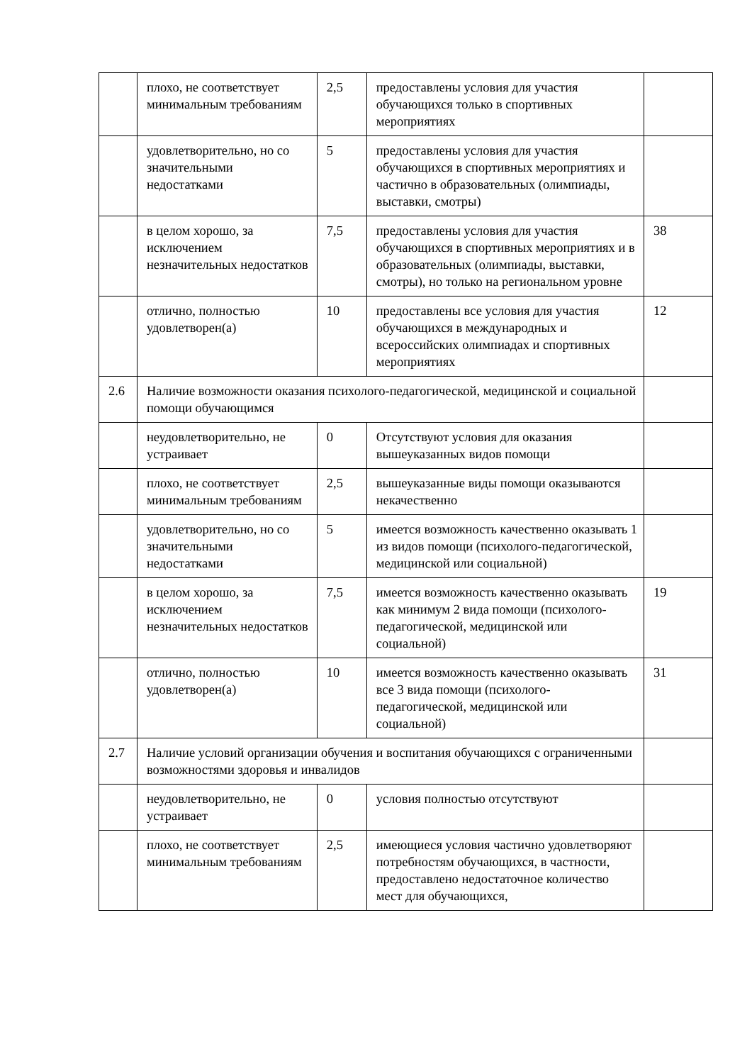| | плохо, не соответствует минимальным требованиям | 2,5 | предоставлены условия для участия обучающихся только в спортивных мероприятиях | |
| | удовлетворительно, но со значительными недостатками | 5 | предоставлены условия для участия обучающихся в спортивных мероприятиях и частично в образовательных (олимпиады, выставки, смотры) | |
| | в целом хорошо, за исключением незначительных недостатков | 7,5 | предоставлены условия для участия обучающихся в спортивных мероприятиях и в образовательных (олимпиады, выставки, смотры), но только на региональном уровне | 38 |
| | отлично, полностью удовлетворен(а) | 10 | предоставлены все условия для участия обучающихся в международных и всероссийских олимпиадах и спортивных мероприятиях | 12 |
| 2.6 | Наличие возможности оказания психолого-педагогической, медицинской и социальной помощи обучающимся | | | |
| | неудовлетворительно, не устраивает | 0 | Отсутствуют условия для оказания вышеуказанных видов помощи | |
| | плохо, не соответствует минимальным требованиям | 2,5 | вышеуказанные виды помощи оказываются некачественно | |
| | удовлетворительно, но со значительными недостатками | 5 | имеется возможность качественно оказывать 1 из видов помощи (психолого-педагогической, медицинской или социальной) | |
| | в целом хорошо, за исключением незначительных недостатков | 7,5 | имеется возможность качественно оказывать как минимум 2 вида помощи (психолого-педагогической, медицинской или социальной) | 19 |
| | отлично, полностью удовлетворен(а) | 10 | имеется возможность качественно оказывать все 3 вида помощи (психолого-педагогической, медицинской или социальной) | 31 |
| 2.7 | Наличие условий организации обучения и воспитания обучающихся с ограниченными возможностями здоровья и инвалидов | | | |
| | неудовлетворительно, не устраивает | 0 | условия полностью отсутствуют | |
| | плохо, не соответствует минимальным требованиям | 2,5 | имеющиеся условия частично удовлетворяют потребностям обучающихся, в частности, предоставлено недостаточное количество мест для обучающихся, | |